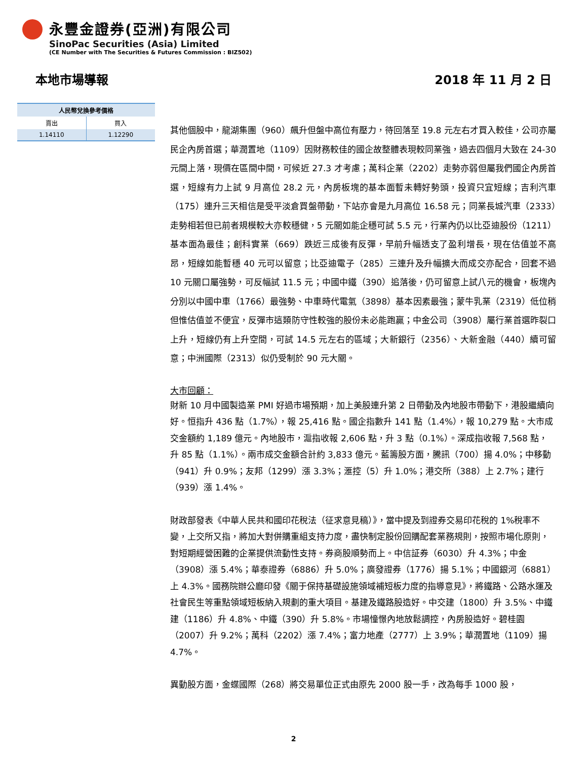永豐金證券(亞洲)有限公司
SinoPac Securities (Asia) Limited
(CE Number with The Securities & Futures Commission : BIZ502)
本地市場導報 2018 年 11 月 2 日
| 人民幣兌換參考價格 | |
| --- | --- |
| 賣出 | 買入 |
| 1.14110 | 1.12290 |
其他個股中，龍湖集團（960）飆升但盤中高位有壓力，待回落至 19.8 元左右才買入較佳，公司亦屬民企內房首選；華潤置地（1109）因財務較佳的國企故整體表現較同業強，過去四個月大致在 24-30 元間上落，現價在區間中間，可候近 27.3 才考慮；萬科企業（2202）走勢亦弱但屬我們國企內房首選，短線有力上試 9 月高位 28.2 元，內房板塊的基本面暫未轉好勢頭，投資只宜短線；吉利汽車（175）連升三天相信是受平淡倉買盤帶動，下站亦會是九月高位 16.58 元；同業長城汽車（2333）走勢相若但已前者規模較大亦較穩健，5 元關如能企穩可試 5.5 元，行業內仍以比亞迪股份（1211）基本面為最佳；創科實業（669）跌近三成後有反彈，早前升幅透支了盈利增長，現在估值並不高昂，短線如能暫穩 40 元可以留意；比亞迪電子（285）三連升及升幅擴大而成交亦配合，回套不過 10 元關口屬強勢，可反幅試 11.5 元；中國中鐵（390）追落後，仍可留意上試八元的機會，板塊內分別以中國中車（1766）最強勢、中車時代電氣（3898）基本因素最強；蒙牛乳業（2319）低位稍但惟估值並不便宜，反彈市這類防守性較強的股份未必能跑贏；中金公司（3908）屬行業首選昨裂口上升，短線仍有上升空間，可試 14.5 元左右的區域；大新銀行（2356）、大新金融（440）續可留意；中洲國際（2313）似仍受制於 90 元大關。
大市回顧：
財新 10 月中國製造業 PMI 好過市場預期，加上美股連升第 2 日帶動及內地股市帶動下，港股繼續向好。恒指升 436 點（1.7%），報 25,416 點。國企指數升 141 點（1.4%），報 10,279 點。大市成交金額約 1,189 億元。內地股市，滬指收報 2,606 點，升 3 點（0.1%）。深成指收報 7,568 點，升 85 點（1.1%）。兩市成交金額合計約 3,833 億元。藍籌股方面，騰訊（700）揚 4.0%；中移動（941）升 0.9%；友邦（1299）漲 3.3%；滙控（5）升 1.0%；港交所（388）上 2.7%；建行（939）漲 1.4%。
財政部發表《中華人民共和國印花稅法（征求意見稿）》，當中提及到證券交易印花稅的 1%稅率不變，上交所又指，將加大對併購重組支持力度，盡快制定股份回購配套業務規則，按照市場化原則，對短期經營困難的企業提供流動性支持。券商股順勢而上。中信証券（6030）升 4.3%；中金（3908）漲 5.4%；華泰證券（6886）升 5.0%；廣發證券（1776）揚 5.1%；中國銀河（6881）上 4.3%。國務院辦公廳印發《關于保持基礎設施領域補短板力度的指導意見》，將鐵路、公路水運及社會民生等重點領域短板納入規劃的重大項目。基建及鐵路股造好。中交建（1800）升 3.5%、中鐵建（1186）升 4.8%、中鐵（390）升 5.8%。市場憧憬內地放鬆調控，內房股造好。碧桂園（2007）升 9.2%；萬科（2202）漲 7.4%；富力地產（2777）上 3.9%；華潤置地（1109）揚 4.7%。
異動股方面，金蝶國際（268）將交易單位正式由原先 2000 股一手，改為每手 1000 股，
2